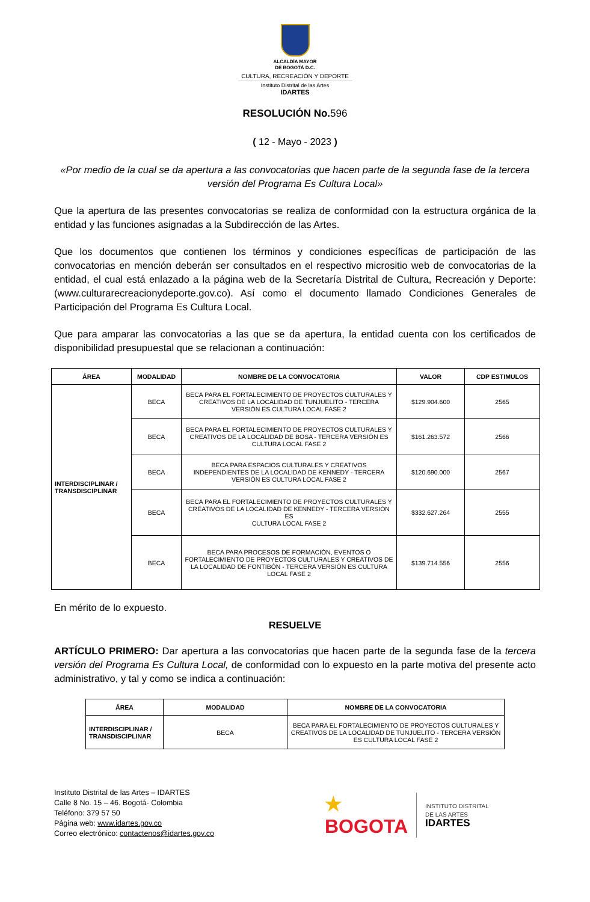ALCALDÍA MAYOR
DE BOGOTÁ D.C.
CULTURA, RECREACIÓN Y DEPORTE
Instituto Distrital de las Artes
IDARTES
RESOLUCIÓN No.596
( 12 - Mayo - 2023 )
«Por medio de la cual se da apertura a las convocatorias que hacen parte de la segunda fase de la tercera versión del Programa Es Cultura Local»
Que la apertura de las presentes convocatorias se realiza de conformidad con la estructura orgánica de la entidad y las funciones asignadas a la Subdirección de las Artes.
Que los documentos que contienen los términos y condiciones específicas de participación de las convocatorias en mención deberán ser consultados en el respectivo micrositio web de convocatorias de la entidad, el cual está enlazado a la página web de la Secretaría Distrital de Cultura, Recreación y Deporte: (www.culturarecreacionydeporte.gov.co). Así como el documento llamado Condiciones Generales de Participación del Programa Es Cultura Local.
Que para amparar las convocatorias a las que se da apertura, la entidad cuenta con los certificados de disponibilidad presupuestal que se relacionan a continuación:
| ÁREA | MODALIDAD | NOMBRE DE LA CONVOCATORIA | VALOR | CDP ESTIMULOS |
| --- | --- | --- | --- | --- |
| INTERDISCIPLINAR / TRANSDISCIPLINAR | BECA | BECA PARA EL FORTALECIMIENTO DE PROYECTOS CULTURALES Y CREATIVOS DE LA LOCALIDAD DE TUNJUELITO - TERCERA VERSIÓN ES CULTURA LOCAL FASE 2 | $129.904.600 | 2565 |
| | BECA | BECA PARA EL FORTALECIMIENTO DE PROYECTOS CULTURALES Y CREATIVOS DE LA LOCALIDAD DE BOSA - TERCERA VERSIÓN ES CULTURA LOCAL FASE 2 | $161.263.572 | 2566 |
| | BECA | BECA PARA ESPACIOS CULTURALES Y CREATIVOS INDEPENDIENTES DE LA LOCALIDAD DE KENNEDY - TERCERA VERSIÓN ES CULTURA LOCAL FASE 2 | $120.690.000 | 2567 |
| | BECA | BECA PARA EL FORTALECIMIENTO DE PROYECTOS CULTURALES Y CREATIVOS DE LA LOCALIDAD DE KENNEDY - TERCERA VERSIÓN ES CULTURA LOCAL FASE 2 | $332.627.264 | 2555 |
| | BECA | BECA PARA PROCESOS DE FORMACIÓN, EVENTOS O FORTALECIMIENTO DE PROYECTOS CULTURALES Y CREATIVOS DE LA LOCALIDAD DE FONTIBÓN - TERCERA VERSIÓN ES CULTURA LOCAL FASE 2 | $139.714.556 | 2556 |
En mérito de lo expuesto.
RESUELVE
ARTÍCULO PRIMERO: Dar apertura a las convocatorias que hacen parte de la segunda fase de la tercera versión del Programa Es Cultura Local, de conformidad con lo expuesto en la parte motiva del presente acto administrativo, y tal y como se indica a continuación:
| ÁREA | MODALIDAD | NOMBRE DE LA CONVOCATORIA |
| --- | --- | --- |
| INTERDISCIPLINAR / TRANSDISCIPLINAR | BECA | BECA PARA EL FORTALECIMIENTO DE PROYECTOS CULTURALES Y CREATIVOS DE LA LOCALIDAD DE TUNJUELITO - TERCERA VERSIÓN ES CULTURA LOCAL FASE 2 |
Instituto Distrital de las Artes – IDARTES
Calle 8 No. 15 – 46. Bogotá- Colombia
Teléfono: 379 57 50
Página web: www.idartes.gov.co
Correo electrónico: contactenos@idartes.gov.co
★
BOGOTA
INSTITUTO DISTRITAL
DE LAS ARTES
IDARTES